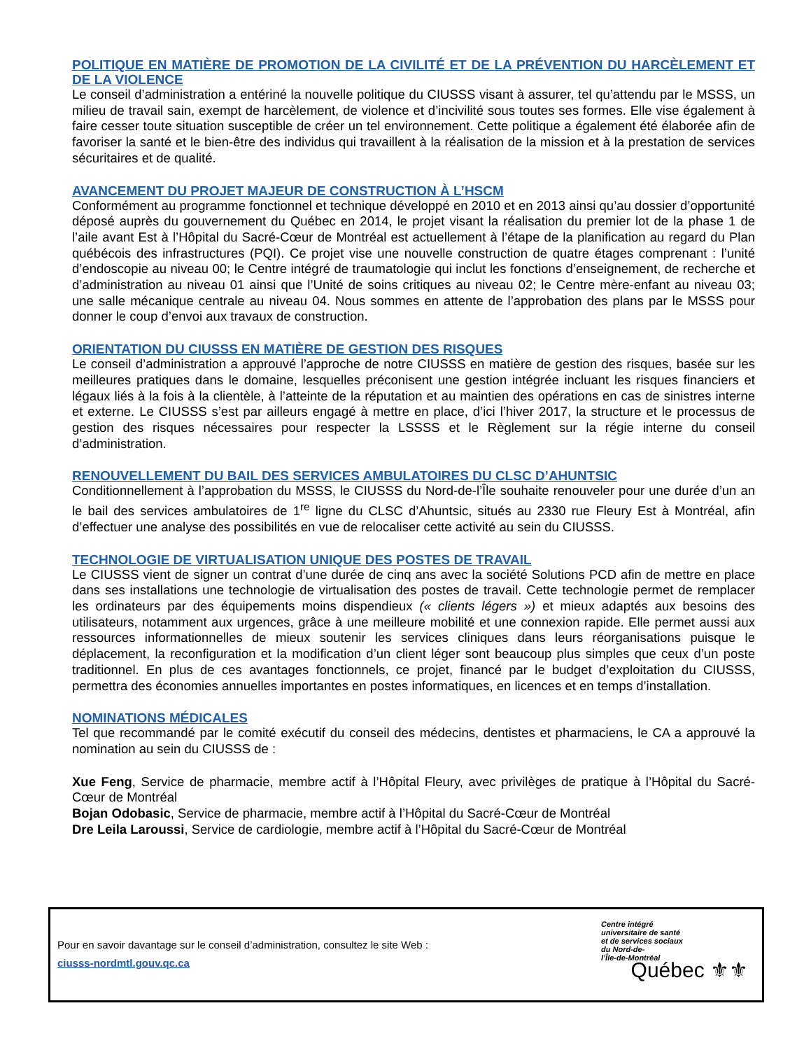POLITIQUE EN MATIÈRE DE PROMOTION DE LA CIVILITÉ ET DE LA PRÉVENTION DU HARCÈLEMENT ET DE LA VIOLENCE
Le conseil d’administration a entériné la nouvelle politique du CIUSSS visant à assurer, tel qu’attendu par le MSSS, un milieu de travail sain, exempt de harcèlement, de violence et d’incivilité sous toutes ses formes. Elle vise également à faire cesser toute situation susceptible de créer un tel environnement. Cette politique a également été élaborée afin de favoriser la santé et le bien-être des individus qui travaillent à la réalisation de la mission et à la prestation de services sécuritaires et de qualité.
AVANCEMENT DU PROJET MAJEUR DE CONSTRUCTION À L’HSCM
Conformément au programme fonctionnel et technique développé en 2010 et en 2013 ainsi qu’au dossier d’opportunité déposé auprès du gouvernement du Québec en 2014, le projet visant la réalisation du premier lot de la phase 1 de l’aile avant Est à l’Hôpital du Sacré-Cœur de Montréal est actuellement à l’étape de la planification au regard du Plan québécois des infrastructures (PQI). Ce projet vise une nouvelle construction de quatre étages comprenant : l’unité d’endoscopie au niveau 00; le Centre intégré de traumatologie qui inclut les fonctions d’enseignement, de recherche et d’administration au niveau 01 ainsi que l’Unité de soins critiques au niveau 02; le Centre mère-enfant au niveau 03; une salle mécanique centrale au niveau 04. Nous sommes en attente de l’approbation des plans par le MSSS pour donner le coup d’envoi aux travaux de construction.
ORIENTATION DU CIUSSS EN MATIÈRE DE GESTION DES RISQUES
Le conseil d’administration a approuvé l’approche de notre CIUSSS en matière de gestion des risques, basée sur les meilleures pratiques dans le domaine, lesquelles préconisent une gestion intégrée incluant les risques financiers et légaux liés à la fois à la clientèle, à l’atteinte de la réputation et au maintien des opérations en cas de sinistres interne et externe. Le CIUSSS s’est par ailleurs engagé à mettre en place, d’ici l’hiver 2017, la structure et le processus de gestion des risques nécessaires pour respecter la LSSSS et le Règlement sur la régie interne du conseil d’administration.
RENOUVELLEMENT DU BAIL DES SERVICES AMBULATOIRES DU CLSC D’AHUNTSIC
Conditionnellement à l’approbation du MSSS, le CIUSSS du Nord-de-l’Île souhaite renouveler pour une durée d’un an le bail des services ambulatoires de 1<sup>re</sup> ligne du CLSC d’Ahuntsic, situés au 2330 rue Fleury Est à Montréal, afin d’effectuer une analyse des possibilités en vue de relocaliser cette activité au sein du CIUSSS.
TECHNOLOGIE DE VIRTUALISATION UNIQUE DES POSTES DE TRAVAIL
Le CIUSSS vient de signer un contrat d’une durée de cinq ans avec la société Solutions PCD afin de mettre en place dans ses installations une technologie de virtualisation des postes de travail. Cette technologie permet de remplacer les ordinateurs par des équipements moins dispendieux (« clients légers ») et mieux adaptés aux besoins des utilisateurs, notamment aux urgences, grâce à une meilleure mobilité et une connexion rapide. Elle permet aussi aux ressources informationnelles de mieux soutenir les services cliniques dans leurs réorganisa­tions puisque le déplacement, la reconfiguration et la modification d’un client léger sont beaucoup plus simples que ceux d’un poste traditionnel. En plus de ces avantages fonctionnels, ce projet, financé par le budget d’exploitation du CIUSSS, permettra des économies annuelles importantes en postes informatiques, en licences et en temps d’installation.
NOMINATIONS MÉDICALES
Tel que recommandé par le comité exécutif du conseil des médecins, dentistes et pharmaciens, le CA a approuvé la nomination au sein du CIUSSS de :
Xue Feng, Service de pharmacie, membre actif à l’Hôpital Fleury, avec privilèges de pratique à l’Hôpital du Sacré-Cœur de Montréal
Bojan Odobasic, Service de pharmacie, membre actif à l’Hôpital du Sacré-Cœur de Montréal
Dre Leila Laroussi, Service de cardiologie, membre actif à l’Hôpital du Sacré-Cœur de Montréal
Pour en savoir davantage sur le conseil d’administration, consultez le site Web :
ciusss-nordmtl.gouv.qc.ca
Centre intégré
universitaire de santé
et de services sociaux
du Nord-de-
l’Île-de-Montréal
Québec ⚜⚜